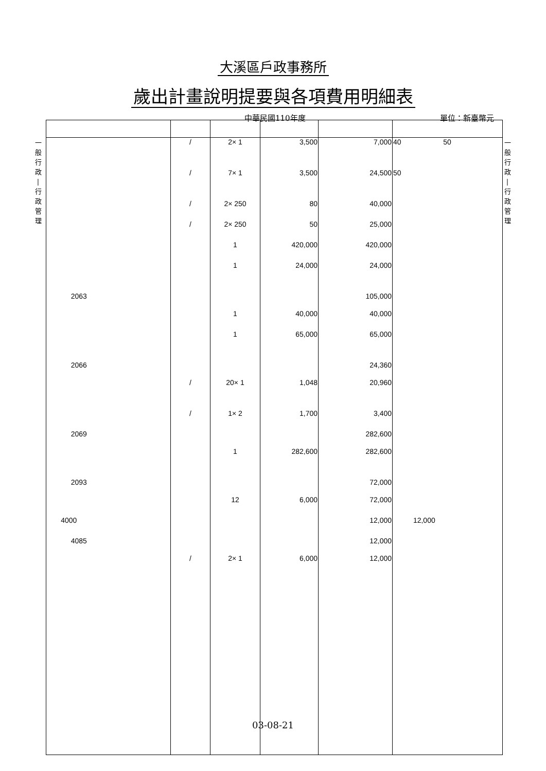大溪區戶政事務所
歲出計畫說明提要與各項費用明細表
中華民國110年度 單位：新臺幣元
一
般
行
政
|
行
政
管
理
一
般
行
政
|
行
政
管
理
| | / | 2× 1 | 3,500 | 7,000 | 40 50 |
| | / | 7× 1 | 3,500 | 24,500 | 50 |
| | / | 2× 250 | 80 | 40,000 | |
| | / | 2× 250 | 50 | 25,000 | |
| | | 1 | 420,000 | 420,000 | |
| | | 1 | 24,000 | 24,000 | |
| 2063 | | | | 105,000 | |
| | | 1 | 40,000 | 40,000 | |
| | | 1 | 65,000 | 65,000 | |
| 2066 | | | | 24,360 | |
| | / | 20× 1 | 1,048 | 20,960 | |
| | / | 1× 2 | 1,700 | 3,400 | |
| 2069 | | | | 282,600 | |
| | | 1 | 282,600 | 282,600 | |
| 2093 | | | | 72,000 | |
| | | 12 | 6,000 | 72,000 | |
| 4000 | | | | 12,000 | 12,000 |
| 4085 | | | | 12,000 | |
| | / | 2× 1 | 6,000 | 12,000 | |
03-08-21